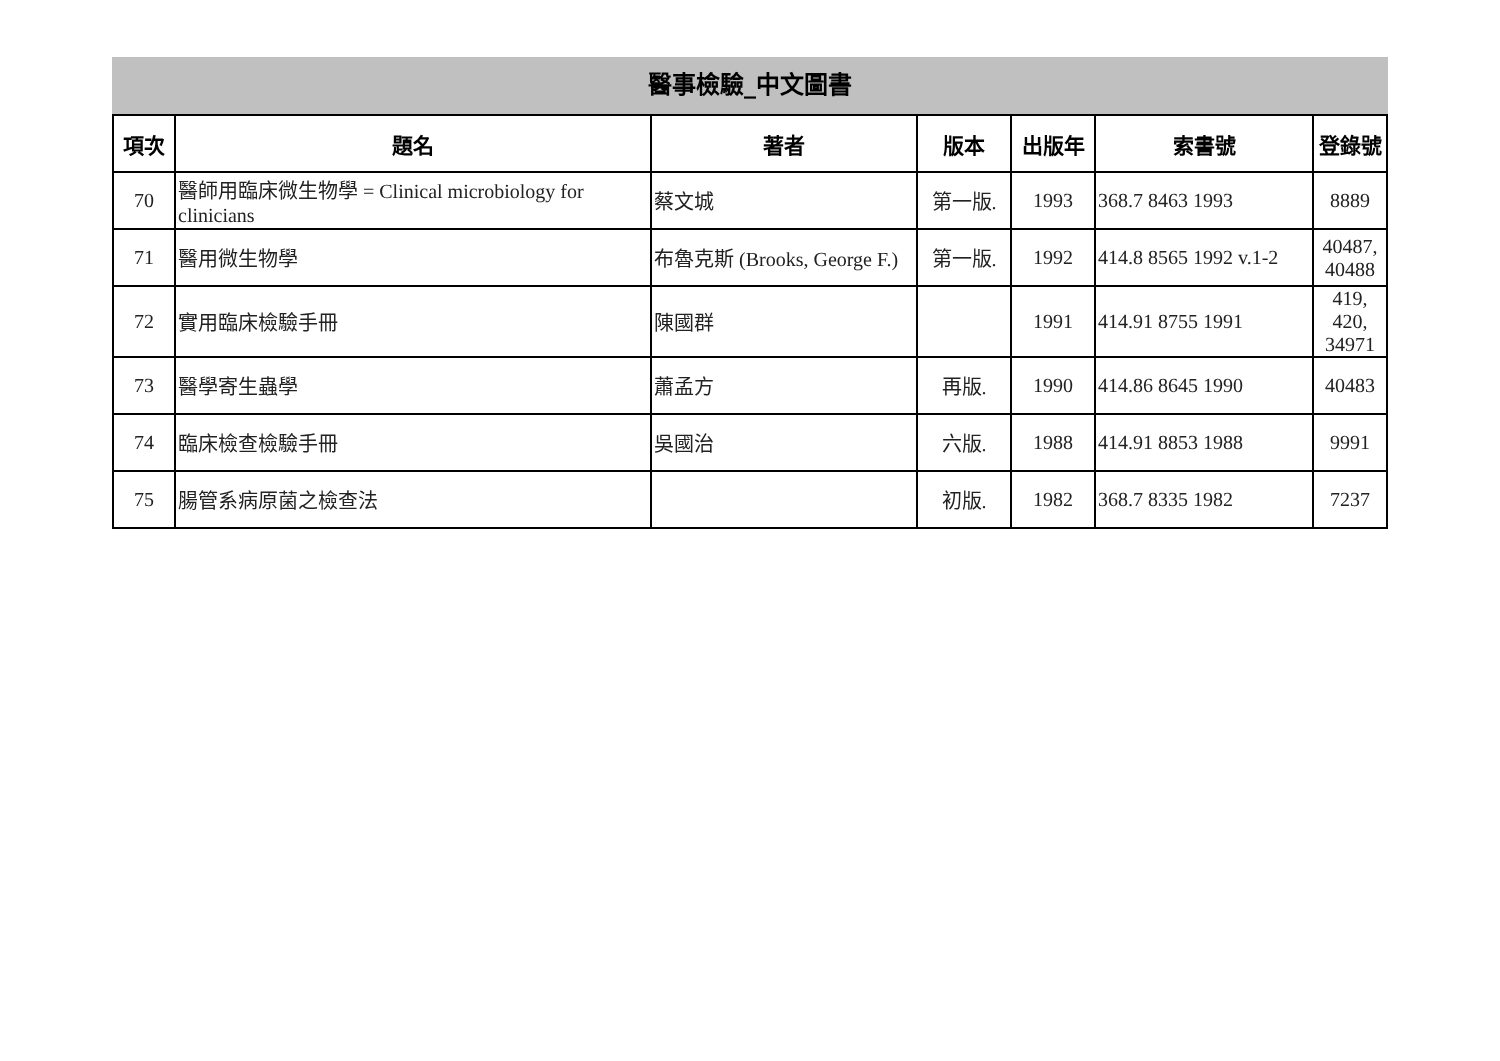醫事檢驗_中文圖書
| 項次 | 題名 | 著者 | 版本 | 出版年 | 索書號 | 登錄號 |
| --- | --- | --- | --- | --- | --- | --- |
| 70 | 醫師用臨床微生物學 = Clinical microbiology for clinicians | 蔡文城 | 第一版. | 1993 | 368.7 8463 1993 | 8889 |
| 71 | 醫用微生物學 | 布魯克斯 (Brooks, George F.) | 第一版. | 1992 | 414.8 8565 1992 v.1-2 | 40487, 40488 |
| 72 | 實用臨床檢驗手冊 | 陳國群 | | 1991 | 414.91 8755 1991 | 419, 420, 34971 |
| 73 | 醫學寄生蟲學 | 蕭孟方 | 再版. | 1990 | 414.86 8645 1990 | 40483 |
| 74 | 臨床檢查檢驗手冊 | 吳國治 | 六版. | 1988 | 414.91 8853 1988 | 9991 |
| 75 | 腸管系病原菌之檢查法 | | 初版. | 1982 | 368.7 8335 1982 | 7237 |